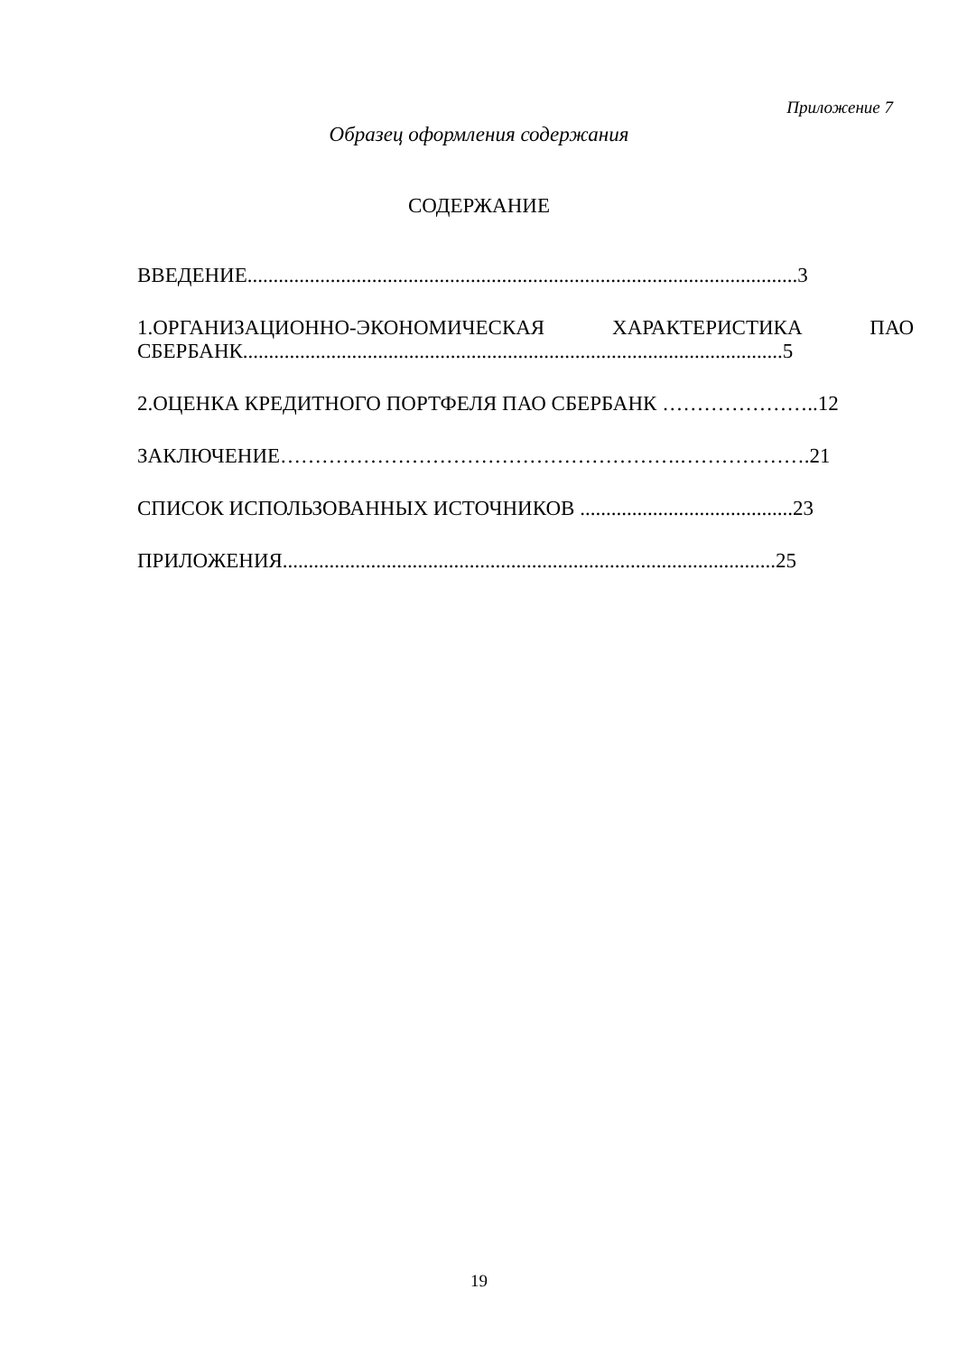Приложение 7
Образец оформления содержания
СОДЕРЖАНИЕ
ВВЕДЕНИЕ..........................................................................................................3
1.ОРГАНИЗАЦИОННО-ЭКОНОМИЧЕСКАЯ ХАРАКТЕРИСТИКА ПАО
СБЕРБАНК........................................................................................................5
2.ОЦЕНКА КРЕДИТНОГО ПОРТФЕЛЯ ПАО СБЕРБАНК …………………..12
ЗАКЛЮЧЕНИЕ………………………………………………….……………….21
СПИСОК ИСПОЛЬЗОВАННЫХ ИСТОЧНИКОВ .........................................23
ПРИЛОЖЕНИЯ...............................................................................................25
19